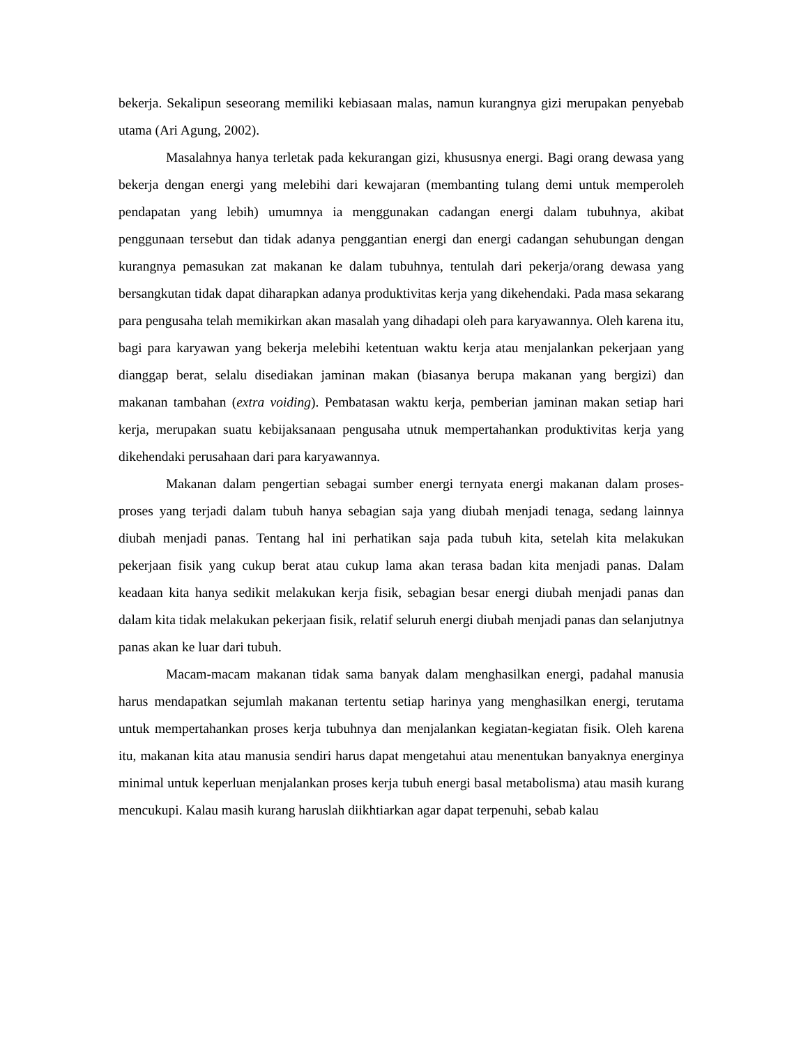bekerja. Sekalipun seseorang memiliki kebiasaan malas, namun kurangnya gizi merupakan penyebab utama (Ari Agung, 2002).
Masalahnya hanya terletak pada kekurangan gizi, khususnya energi. Bagi orang dewasa yang bekerja dengan energi yang melebihi dari kewajaran (membanting tulang demi untuk memperoleh pendapatan yang lebih) umumnya ia menggunakan cadangan energi dalam tubuhnya, akibat penggunaan tersebut dan tidak adanya penggantian energi dan energi cadangan sehubungan dengan kurangnya pemasukan zat makanan ke dalam tubuhnya, tentulah dari pekerja/orang dewasa yang bersangkutan tidak dapat diharapkan adanya produktivitas kerja yang dikehendaki. Pada masa sekarang para pengusaha telah memikirkan akan masalah yang dihadapi oleh para karyawannya. Oleh karena itu, bagi para karyawan yang bekerja melebihi ketentuan waktu kerja atau menjalankan pekerjaan yang dianggap berat, selalu disediakan jaminan makan (biasanya berupa makanan yang bergizi) dan makanan tambahan (extra voiding). Pembatasan waktu kerja, pemberian jaminan makan setiap hari kerja, merupakan suatu kebijaksanaan pengusaha utnuk mempertahankan produktivitas kerja yang dikehendaki perusahaan dari para karyawannya.
Makanan dalam pengertian sebagai sumber energi ternyata energi makanan dalam proses-proses yang terjadi dalam tubuh hanya sebagian saja yang diubah menjadi tenaga, sedang lainnya diubah menjadi panas. Tentang hal ini perhatikan saja pada tubuh kita, setelah kita melakukan pekerjaan fisik yang cukup berat atau cukup lama akan terasa badan kita menjadi panas. Dalam keadaan kita hanya sedikit melakukan kerja fisik, sebagian besar energi diubah menjadi panas dan dalam kita tidak melakukan pekerjaan fisik, relatif seluruh energi diubah menjadi panas dan selanjutnya panas akan ke luar dari tubuh.
Macam-macam makanan tidak sama banyak dalam menghasilkan energi, padahal manusia harus mendapatkan sejumlah makanan tertentu setiap harinya yang menghasilkan energi, terutama untuk mempertahankan proses kerja tubuhnya dan menjalankan kegiatan-kegiatan fisik. Oleh karena itu, makanan kita atau manusia sendiri harus dapat mengetahui atau menentukan banyaknya energinya minimal untuk keperluan menjalankan proses kerja tubuh energi basal metabolisma) atau masih kurang mencukupi. Kalau masih kurang haruslah diikhtiarkan agar dapat terpenuhi, sebab kalau